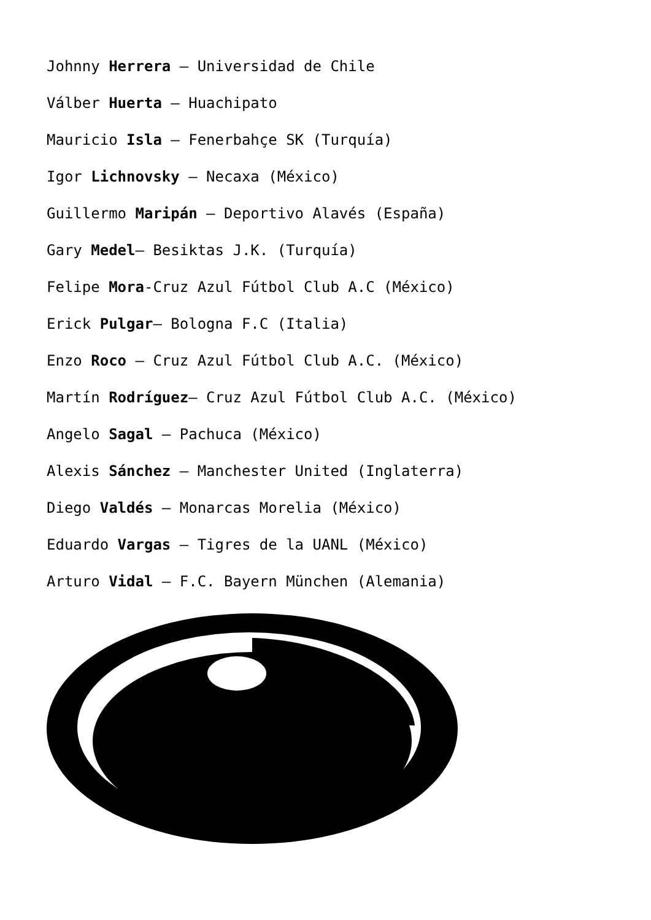Johnny Herrera – Universidad de Chile
Válber Huerta – Huachipato
Mauricio Isla – Fenerbahçe SK (Turquía)
Igor Lichnovsky – Necaxa (México)
Guillermo Maripán – Deportivo Alavés (España)
Gary Medel– Besiktas J.K. (Turquía)
Felipe Mora-Cruz Azul Fútbol Club A.C (México)
Erick Pulgar– Bologna F.C (Italia)
Enzo Roco – Cruz Azul Fútbol Club A.C. (México)
Martín Rodríguez– Cruz Azul Fútbol Club A.C. (México)
Angelo Sagal – Pachuca (México)
Alexis Sánchez – Manchester United (Inglaterra)
Diego Valdés – Monarcas Morelia (México)
Eduardo Vargas – Tigres de la UANL (México)
Arturo Vidal – F.C. Bayern München (Alemania)